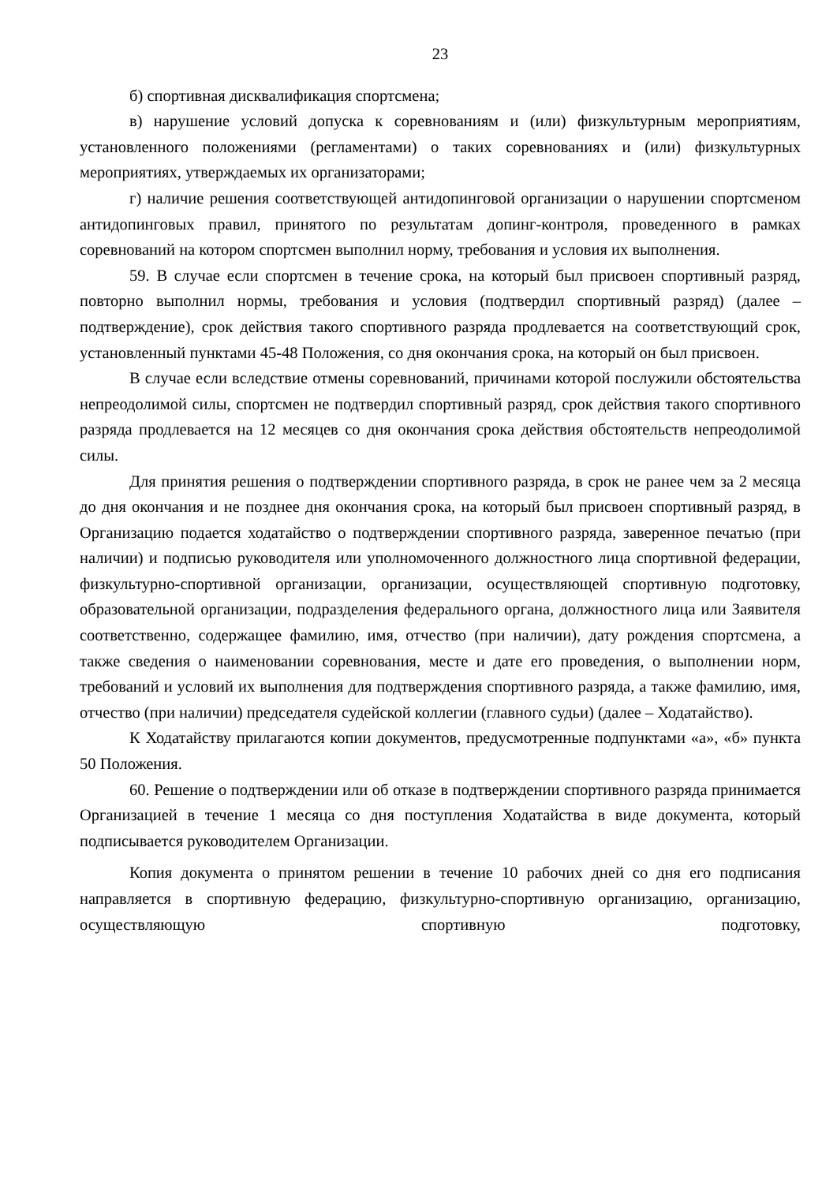23
б) спортивная дисквалификация спортсмена;
в) нарушение условий допуска к соревнованиям и (или) физкультурным мероприятиям, установленного положениями (регламентами) о таких соревнованиях и (или) физкультурных мероприятиях, утверждаемых их организаторами;
г) наличие решения соответствующей антидопинговой организации о нарушении спортсменом антидопинговых правил, принятого по результатам допинг-контроля, проведенного в рамках соревнований на котором спортсмен выполнил норму, требования и условия их выполнения.
59. В случае если спортсмен в течение срока, на который был присвоен спортивный разряд, повторно выполнил нормы, требования и условия (подтвердил спортивный разряд) (далее – подтверждение), срок действия такого спортивного разряда продлевается на соответствующий срок, установленный пунктами 45-48 Положения, со дня окончания срока, на который он был присвоен.
В случае если вследствие отмены соревнований, причинами которой послужили обстоятельства непреодолимой силы, спортсмен не подтвердил спортивный разряд, срок действия такого спортивного разряда продлевается на 12 месяцев со дня окончания срока действия обстоятельств непреодолимой силы.
Для принятия решения о подтверждении спортивного разряда, в срок не ранее чем за 2 месяца до дня окончания и не позднее дня окончания срока, на который был присвоен спортивный разряд, в Организацию подается ходатайство о подтверждении спортивного разряда, заверенное печатью (при наличии) и подписью руководителя или уполномоченного должностного лица спортивной федерации, физкультурно-спортивной организации, организации, осуществляющей спортивную подготовку, образовательной организации, подразделения федерального органа, должностного лица или Заявителя соответственно, содержащее фамилию, имя, отчество (при наличии), дату рождения спортсмена, а также сведения о наименовании соревнования, месте и дате его проведения, о выполнении норм, требований и условий их выполнения для подтверждения спортивного разряда, а также фамилию, имя, отчество (при наличии) председателя судейской коллегии (главного судьи) (далее – Ходатайство).
К Ходатайству прилагаются копии документов, предусмотренные подпунктами «а», «б» пункта 50 Положения.
60. Решение о подтверждении или об отказе в подтверждении спортивного разряда принимается Организацией в течение 1 месяца со дня поступления Ходатайства в виде документа, который подписывается руководителем Организации.
Копия документа о принятом решении в течение 10 рабочих дней со дня его подписания направляется в спортивную федерацию, физкультурно-спортивную организацию, организацию, осуществляющую спортивную подготовку,